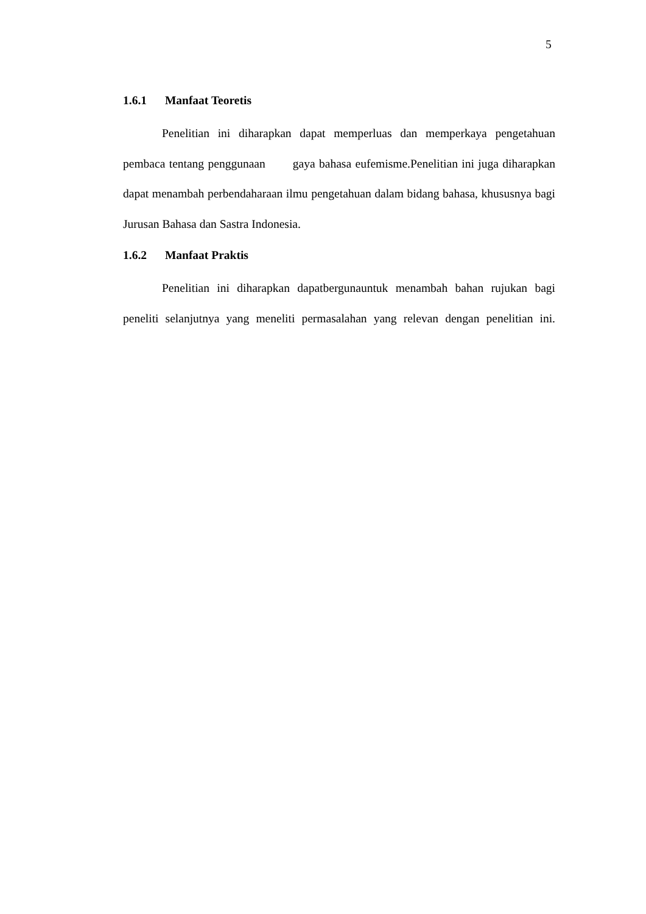5
1.6.1 Manfaat Teoretis
Penelitian ini diharapkan dapat memperluas dan memperkaya pengetahuan pembaca tentang penggunaan gaya bahasa eufemisme.Penelitian ini juga diharapkan dapat menambah perbendaharaan ilmu pengetahuan dalam bidang bahasa, khususnya bagi Jurusan Bahasa dan Sastra Indonesia.
1.6.2 Manfaat Praktis
Penelitian ini diharapkan dapatbergunauntuk menambah bahan rujukan bagi peneliti selanjutnya yang meneliti permasalahan yang relevan dengan penelitian ini.